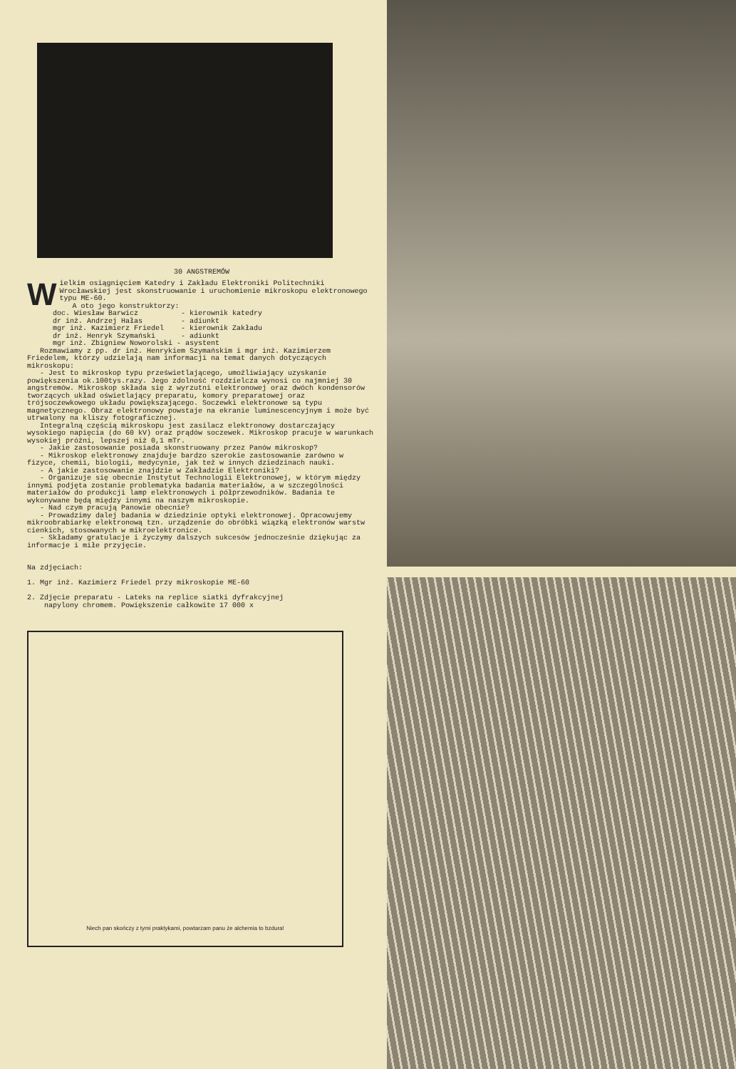30 ANGSTREMÓW
Wielkim osiągnięciem Katedry i Zakładu Elektroniki Politechniki Wrocławskiej jest skonstruowanie i uruchomienie mikroskopu elektronowego typu ME-60. A oto jego konstruktorzy: doc. Wiesław Barwicz - kierownik katedry dr inż. Andrzej Hałas - adiunkt mgr inż. Kazimierz Friedel - kierownik Zakładu dr inż. Henryk Szymański - adiunkt mgr inż. Zbigniew Noworolski - asystent Rozmawiamy z pp. dr inż. Henrykiem Szymańskim i mgr inż. Kazimierzem Friedelem, którzy udzielają nam informacji na temat danych dotyczących mikroskopu: - Jest to mikroskop typu prześwietlającego, umożliwiający uzyskanie powiększenia ok.100tys.razy. Jego zdolność rozdzielcza wynosi co najmniej 30 angstremów. Mikroskop składa się z wyrzutni elektronowej oraz dwóch kondensorów tworzących układ oświetlający preparatu, komory preparatowej oraz trójsoczewkowego układu powiększającego. Soczewki elektronowe są typu magnetycznego. Obraz elektronowy powstaje na ekranie luminescencyjnym i może być utrwalony na kliszy fotograficznej. Integralną częścią mikroskopu jest zasilacz elektronowy dostarczający wysokiego napięcia (do 60 kV) oraz prądów soczewek. Mikroskop pracuje w warunkach wysokiej próżni, lepszej niż 0,1 mTr. - Jakie zastosowanie posiada skonstruowany przez Panów mikroskop? - Mikroskop elektronowy znajduje bardzo szerokie zastosowanie zarówno w fizyce, chemii, biologii, medycynie, jak też w innych dziedzinach nauki. - A jakie zastosowanie znajdzie w Zakładzie Elektroniki? - Organizuje się obecnie Instytut Technologii Elektronowej, w którym między innymi podjęta zostanie problematyka badania materiałów, a w szczególności materiałów do produkcji lamp elektronowych i półprzewodników. Badania te wykonywane będą między innymi na naszym mikroskopie. - Nad czym pracują Panowie obecnie? - Prowadzimy dalej badania w dziedzinie optyki elektronowej. Opracowujemy mikroobrabiarkę elektronową tzn. urządzenie do obróbki wiązką elektronów warstw cienkich, stosowanych w mikroelektronice. - Składamy gratulacje i życzymy dalszych sukcesów jednocześnie dziękując za informacje i miłe przyjęcie. Na zdjęciach: 1. Mgr inż. Kazimierz Friedel przy mikroskopie ME-60 2. Zdjęcie preparatu - Lateks na replice siatki dyfrakcyjnej napylony chromem. Powiększenie całkowite 17 000 x
Niech pan skończy z tymi praktykami, powtarzam panu że alchemia to bzdura!